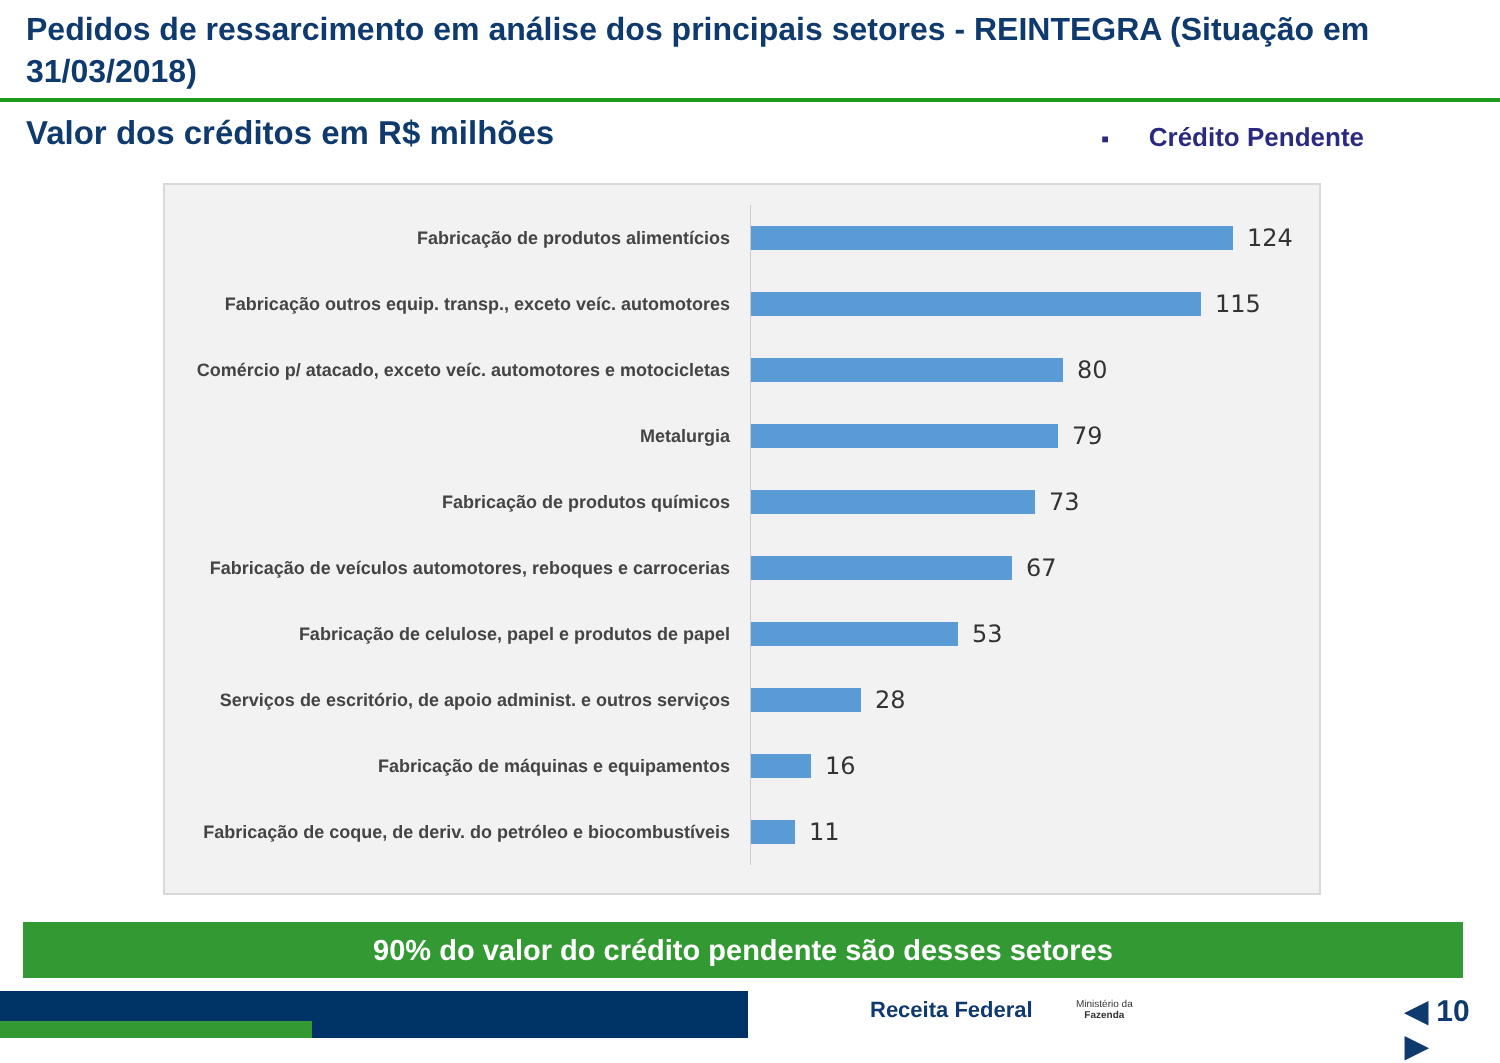Pedidos de ressarcimento em análise dos principais setores - REINTEGRA (Situação em 31/03/2018)
Valor dos créditos em R$ milhões
■ Crédito Pendente
Fabricação de produtos alimentícios
124
Fabricação outros equip. transp., exceto veíc. automotores
115
Comércio p/ atacado, exceto veíc. automotores e motocicletas
80
Metalurgia
79
Fabricação de produtos químicos
73
Fabricação de veículos automotores, reboques e carrocerias
67
Fabricação de celulose, papel e produtos de papel
53
Serviços de escritório, de apoio administ. e outros serviços
28
Fabricação de máquinas e equipamentos
16
Fabricação de coque, de deriv. do petróleo e biocombustíveis
11
90% do valor do crédito pendente são desses setores
Receita Federal
Ministério da
Fazenda
◀ 10 ▶